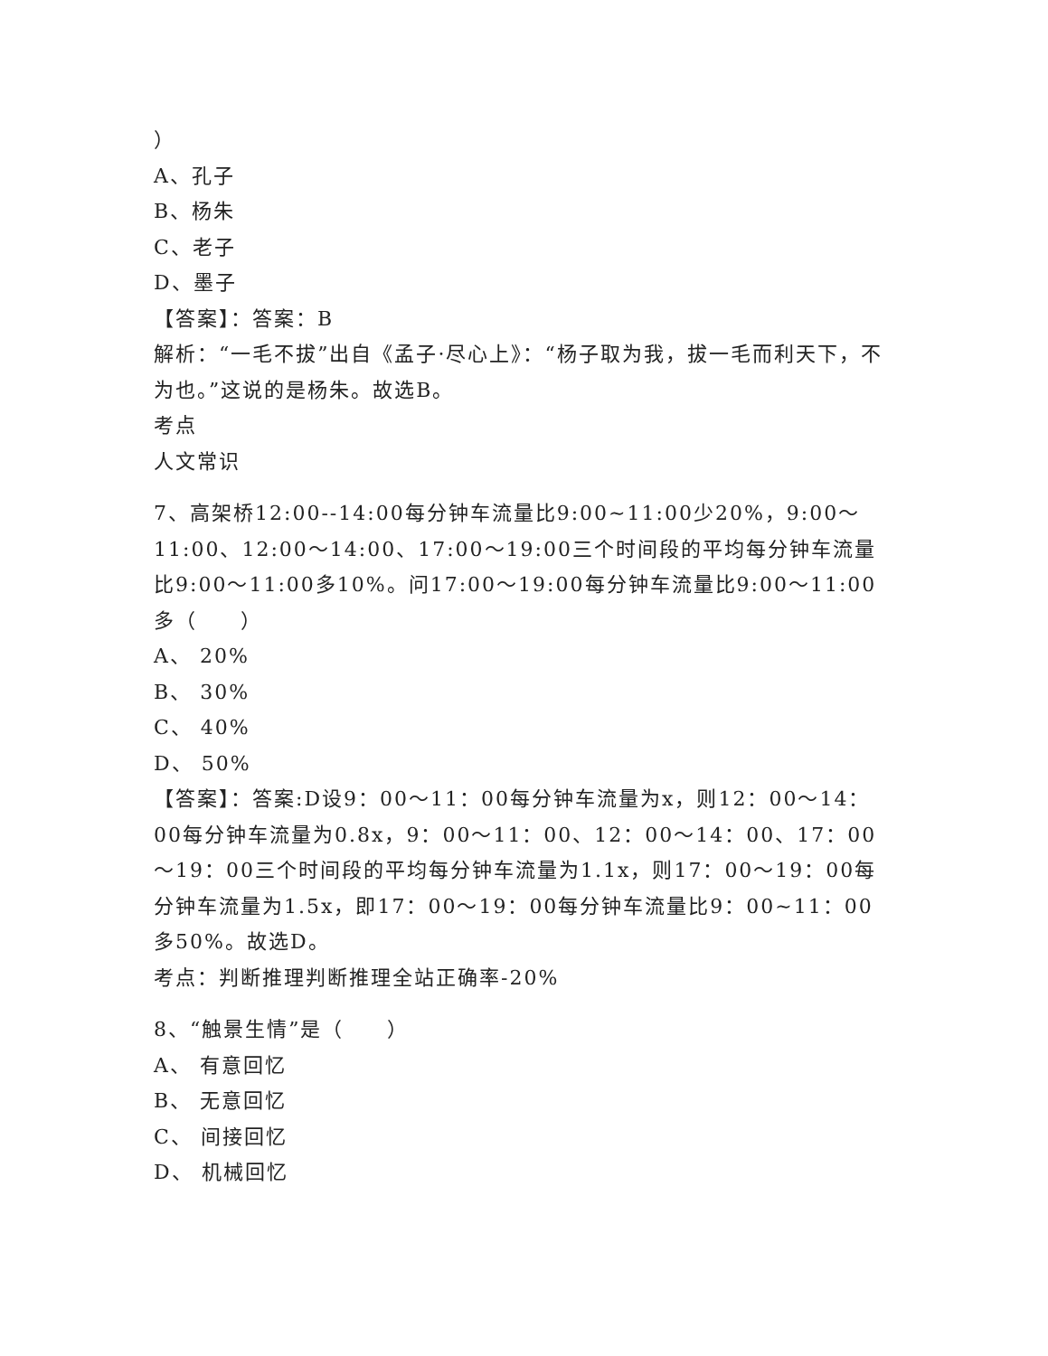）
A、孔子
B、杨朱
C、老子
D、墨子
【答案】：答案：B
解析：“一毛不拔”出自《孟子·尽心上》：“杨子取为我，拔一毛而利天下，不为也。”这说的是杨朱。故选B。
考点
人文常识
7、高架桥12:00--14:00每分钟车流量比9:00~11:00少20%，9:00～11:00、12:00～14:00、17:00～19:00三个时间段的平均每分钟车流量比9:00～11:00多10%。问17:00～19:00每分钟车流量比9:00～11:00多（　　）
A、 20%
B、 30%
C、 40%
D、 50%
【答案】：答案:D设9：00～11：00每分钟车流量为x，则12：00～14：00每分钟车流量为0.8x，9：00～11：00、12：00～14：00、17：00～19：00三个时间段的平均每分钟车流量为1.1x，则17：00～19：00每分钟车流量为1.5x，即17：00～19：00每分钟车流量比9：00~11：00多50%。故选D。
考点：判断推理判断推理全站正确率-20%
8、“触景生情”是（　　）
A、 有意回忆
B、 无意回忆
C、 间接回忆
D、 机械回忆